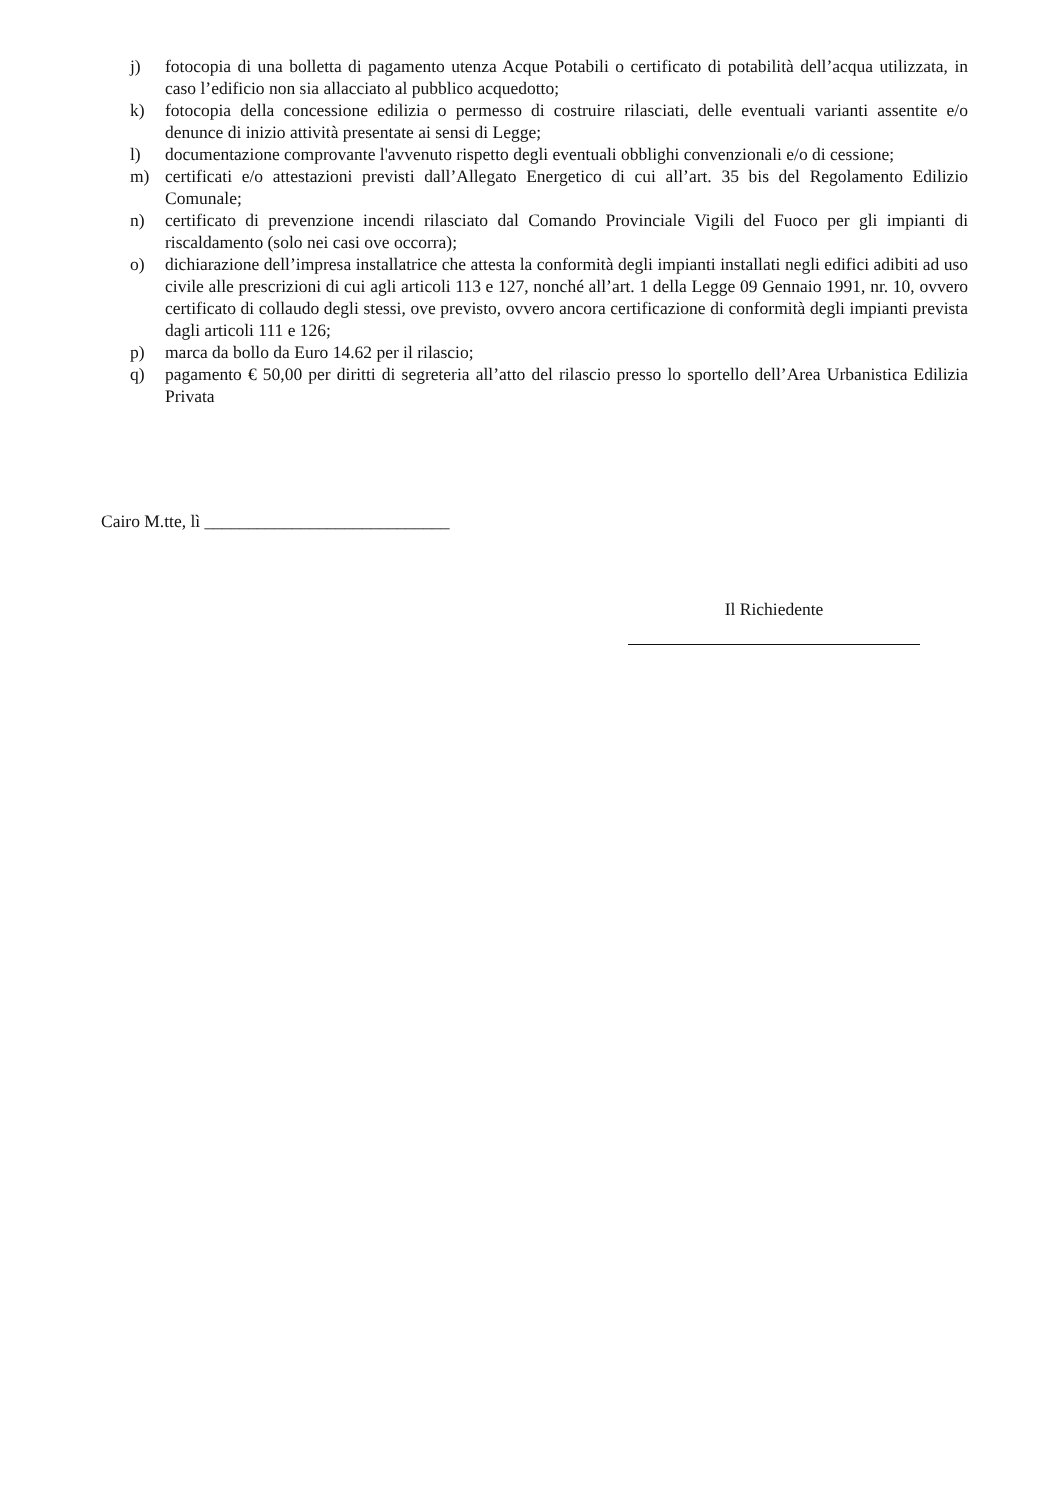j) fotocopia di una bolletta di pagamento utenza Acque Potabili o certificato di potabilità dell’acqua utilizzata, in caso l’edificio non sia allacciato al pubblico acquedotto;
k) fotocopia della concessione edilizia o permesso di costruire rilasciati, delle eventuali varianti assentite e/o denunce di inizio attività presentate ai sensi di Legge;
l) documentazione comprovante l'avvenuto rispetto degli eventuali obblighi convenzionali e/o di cessione;
m) certificati e/o attestazioni previsti dall’Allegato Energetico di cui all’art. 35 bis del Regolamento Edilizio Comunale;
n) certificato di prevenzione incendi rilasciato dal Comando Provinciale Vigili del Fuoco per gli impianti di riscaldamento (solo nei casi ove occorra);
o) dichiarazione dell’impresa installatrice che attesta la conformità degli impianti installati negli edifici adibiti ad uso civile alle prescrizioni di cui agli articoli 113 e 127, nonché all’art. 1 della Legge 09 Gennaio 1991, nr. 10, ovvero certificato di collaudo degli stessi, ove previsto, ovvero ancora certificazione di conformità degli impianti prevista dagli articoli 111 e 126;
p) marca da bollo da Euro 14.62 per il rilascio;
q) pagamento € 50,00 per diritti di segreteria all’atto del rilascio presso lo sportello dell’Area Urbanistica Edilizia Privata
Cairo M.tte, lì ____________________________
Il Richiedente